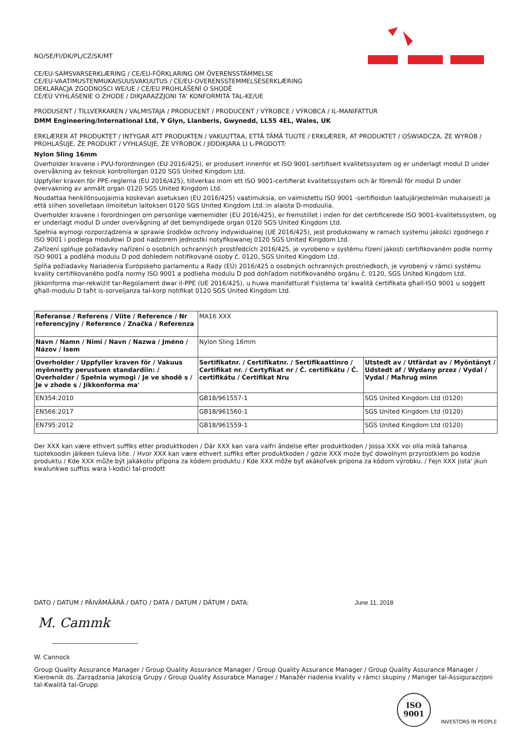NO/SE/FI/DK/PL/CZ/SK/MT
CE/EU-SAMSVARSERKLÆRING / CE/EU-FÖRKLARING OM ÖVERENSSTÄMMELSE
CE/EU-VAATIMUSTENMUKAISUUSVAKUUTUS / CE/EU-OVERENSSTEMMELSESERKLÆRING
DEKLARACJA ZGODNOŚCI WE/UE / CE/EU PROHLÁŠENÍ O SHODĚ
CE/EÚ VYHLÁSENIE O ZHODE / DIKJARAZZJONI TA' KONFORMITÀ TAL-KE/UE
PRODUSENT / TILLVERKAREN / VALMISTAJA / PRODUCENT / PRODUCENT / VÝROBCE / VÝROBCA / IL-MANIFATTUR
DMM Engineering/International Ltd, Y Glyn, Llanberis, Gwynedd, LL55 4EL, Wales, UK
ERKLÆRER AT PRODUKTET / INTYGAR ATT PRODUKTEN / VAKUUTTAA, ETTÄ TÄMÄ TUOTE / ERKLÆRER, AT PRODUKTET / OŚWIADCZA, ŻE WYRÓB / PROHLAŠUJE, ŽE PRODUKT / VYHLASUJE, ŽE VÝROBOK / JIDDIKJARA LI L-PRODOTT:
Nylon Sling 16mm
Overholder kravene i PVU-forordningen (EU 2016/425), er produsert innenfor et ISO 9001-sertifisert kvalitetssystem og er underlagt modul D under overvåkning av teknisk kontrollorgan 0120 SGS United Kingdom Ltd.
Uppfyller kraven för PPE-reglerna (EU 2016/425), tillverkas inom ett ISO 9001-certifierat kvalitetssystem och är föremål för modul D under övervakning av anmält organ 0120 SGS United Kingdom Ltd.
Noudattaa henkilönsuojaimia koskevan asetuksen (EU 2016/425) vaatimuksia, on valmistettu ISO 9001 -sertifioidun laatujärjestelmän mukaisesti ja että siihen sovelletaan ilmoitetun laitoksen 0120 SGS United Kingdom Ltd.:in alaista D-moduulia.
Overholder kravene i forordningen om personlige værnemidler (EU 2016/425), er fremstillet i inden for det certificerede ISO 9001-kvalitetssystem, og er underlagt modul D under overvågning af det bemyndigede organ 0120 SGS United Kingdom Ltd.
Spełnia wymogi rozporządzenia w sprawie środków ochrony indywidualnej (UE 2016/425), jest produkowany w ramach systemu jakości zgodnego z ISO 9001 i podlega modułowi D pod nadzorem jednostki notyfikowanej 0120 SGS United Kingdom Ltd.
Zařízení splňuje požadavky nařízení o osobních ochranných prostředcích 2016/425, je vyrobeno v systému řízení jakosti certifikovaném podle normy ISO 9001 a podléhá modulu D pod dohledem notifikované osoby č. 0120, SGS United Kingdom Ltd.
Spĺňa požiadavky Nariadenia Európskeho parlamentu a Rady (EÚ) 2016/425 o osobných ochranných prostriedkoch, je vyrobený v rámci systému kvality certifikovaného podľa normy ISO 9001 a podlieha modulu D pod dohľadom notifikovaného orgánu č. 0120, SGS United Kingdom Ltd.
Jikkonforma mar-rekwiżit tar-Regolament dwar il-PPE (UE 2016/425), u huwa manifatturat f'sistema ta' kwalità ċertifikata għall-ISO 9001 u soġġett għall-modulu D taħt is-sorveljanza tal-korp notifikat 0120 SGS United Kingdom Ltd.
| Referanse / Referens / Viite / Reference / Nr referencyjny / Reference / Značka / Referenza | MA16 XXX | |
| Navn / Namn / Nimi / Navn / Nazwa / Jméno / Názov / Isem | Nylon Sling 16mm | |
| Overholder / Uppfyller kraven för / Vakuus myönnetty perustuen standardiin: / Overholder / Spełnia wymogi / Je ve shodě s / Je v zhode s / Jikkonforma ma' | Sertifikatnr. / Certifikatnr. / Sertifikaattinro / Certifikat nr. / Certyfikat nr / Č. certifikátu / Č. certifikátu / Ċertifikat Nru | Utstedt av / Utfärdat av / Myöntänyt / Udstedt af / Wydany przez / Vydal / Vydal / Maħruġ minn |
| EN354:2010 | GB18/961557-1 | SGS United Kingdom Ltd (0120) |
| EN566:2017 | GB18/961560-1 | SGS United Kingdom Ltd (0120) |
| EN795:2012 | GB18/961559-1 | SGS United Kingdom Ltd (0120) |
Der XXX kan være ethvert suffiks etter produktkoden / Där XXX kan vara valfri ändelse efter produktkoden / Jossa XXX voi olla mikä tahansa tuotekoodin jälkeen tuleva liite. / Hvor XXX kan være ethvert suffiks efter produktkoden / gdzie XXX może być dowolnym przyrostkiem po kodzie produktu / Kde XXX může být jakákoliv přípona za kódem produktu / Kde XXX môže byť akákoľvek prípona za kódom výrobku. / Fejn XXX jista' jkun kwalunkwe suffiss wara l-kodiċi tal-prodott
DATO / DATUM / PÄIVÄMÄÄRÄ / DATO / DATA / DATUM / DÁTUM / DATA: June 11, 2018
M. Cammk
W. Cannock
Group Quality Assurance Manager / Group Quality Assurance Manager / Group Quality Assurance Manager / Group Quality Assurance Manager / Kierownik ds. Zarządzania Jakością Grupy / Group Quality Assurabce Manager / Manažér riadenia kvality v rámci skupiny / Maniġer tal-Assigurazzjoni tal-Kwalità tal-Grupp
ISO
9001
INVESTORS IN PEOPLE